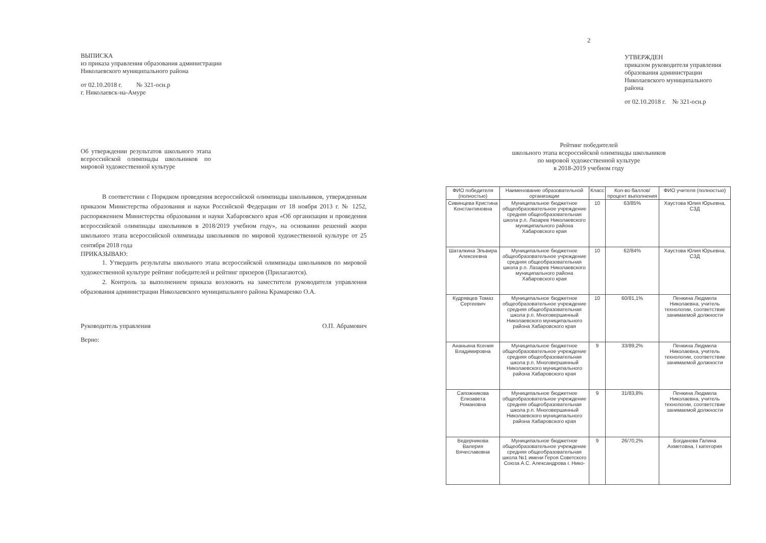ВЫПИСКА
из приказа управления образования администрации
Николаевского муниципального района
от 02.10.2018 г. № 321-осн.р
г. Николаевск-на-Амуре
Об утверждении результатов школьного этапа всероссийской олимпиады школьников по мировой художественной культуре
В соответствии с Порядком проведения всероссийской олимпиады школьников, утвержденным приказом Министерства образования и науки Российской Федерации от 18 ноября 2013 г. № 1252, распоряжением Министерства образования и науки Хабаровского края «Об организации и проведения всероссийской олимпиады школьников в 2018/2019 учебном году», на основании решений жюри школьного этапа всероссийской олимпиады школьников по мировой художественной культуре от 25 сентября 2018 года
ПРИКАЗЫВАЮ:
1. Утвердить результаты школьного этапа всероссийской олимпиады школьников по мировой художественной культуре рейтинг победителей и рейтинг призеров (Прилагаются).
2. Контроль за выполнением приказа возложить на заместителя руководителя управления образования администрации Николаевского муниципального района Крамаренко О.А.
Руководитель управления О.П. Абрамович
Верно:
2
УТВЕРЖДЕН
приказом руководителя управления образования администрации Николаевского муниципального района
от 02.10.2018 г. № 321-осн.р
Рейтинг победителей
школьного этапа всероссийской олимпиады школьников
по мировой художественной культуре
в 2018-2019 учебном году
| ФИО победителя (полностью) | Наименование образовательной организации | Класс | Кол-во баллов/процент выполнения | ФИО учителя (полностью) |
| --- | --- | --- | --- | --- |
| Сивинцева Кристина Константиновна | Муниципальное бюджетное общеобразовательное учреждение средняя общеобразовательная школа р.п. Лазарев Николаевского муниципального района Хабаровского края | 10 | 63/85% | Хаустова Юлия Юрьевна, СЗД |
| Шаталкина Эльвира Алексеевна | Муниципальное бюджетное общеобразовательное учреждение средняя общеобразовательная школа р.п. Лазарев Николаевского муниципального района Хабаровского края | 10 | 62/84% | Хаустова Юлия Юрьевна, СЗД |
| Кудрявцев Томаз Сергеевич | Муниципальное бюджетное общеобразовательное учреждение средняя общеобразовательная школа р.п. Многовершинный Николаевского муниципального района Хабаровского края | 10 | 60/81,1% | Пенкина Людмила Николаевна, учитель технологии, соответствие занимаемой должности |
| Ананьина Ксения Владимировна | Муниципальное бюджетное общеобразовательное учреждение средняя общеобразовательная школа р.п. Многовершинный Николаевского муниципального района Хабаровского края | 9 | 33/89,2% | Пенкина Людмила Николаевна, учитель технологии, соответствие занимаемой должности |
| Сапожникова Елизавета Романовна | Муниципальное бюджетное общеобразовательное учреждение средняя общеобразовательная школа р.п. Многовершинный Николаевского муниципального района Хабаровского края | 9 | 31/83,8% | Пенкина Людмила Николаевна, учитель технологии, соответствие занимаемой должности |
| Ведерникова Валерия Вячеславовна | Муниципальное бюджетное общеобразовательное учреждение средняя общеобразовательная школа №1 имени Героя Советского Союза А.С. Александрова г. Нико- | 9 | 26/70,2% | Богданова Галина Ахметовна, I категория |